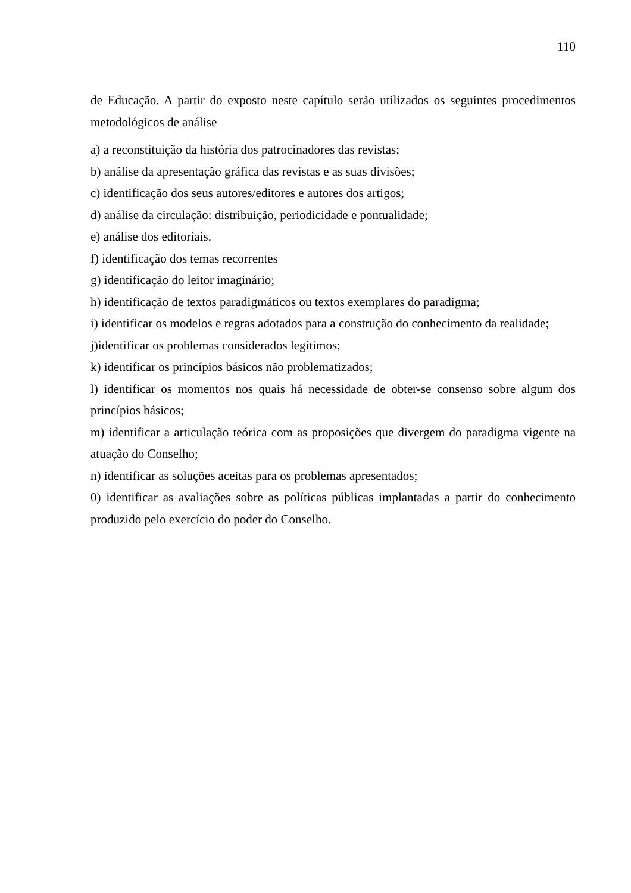110
de Educação. A partir do exposto neste capítulo serão utilizados os seguintes procedimentos metodológicos de análise
a) a reconstituição da história dos patrocinadores das revistas;
b) análise da apresentação gráfica das revistas e as suas divisões;
c) identificação dos seus autores/editores e autores dos artigos;
d) análise da circulação: distribuição, periodicidade e pontualidade;
e) análise dos editoriais.
f) identificação dos temas recorrentes
g) identificação do leitor imaginário;
h) identificação de textos paradigmáticos ou textos exemplares do paradigma;
i) identificar os modelos e regras adotados para a construção do conhecimento da realidade;
j)identificar os problemas considerados legítimos;
k) identificar os princípios básicos não problematizados;
l) identificar os momentos nos quais há necessidade de obter-se consenso sobre algum dos princípios básicos;
m) identificar a articulação teórica com as proposições que divergem do paradigma vigente na atuação do Conselho;
n) identificar as soluções aceitas para os problemas apresentados;
0) identificar as avaliações sobre as políticas públicas implantadas a partir do conhecimento produzido pelo exercício do poder do Conselho.